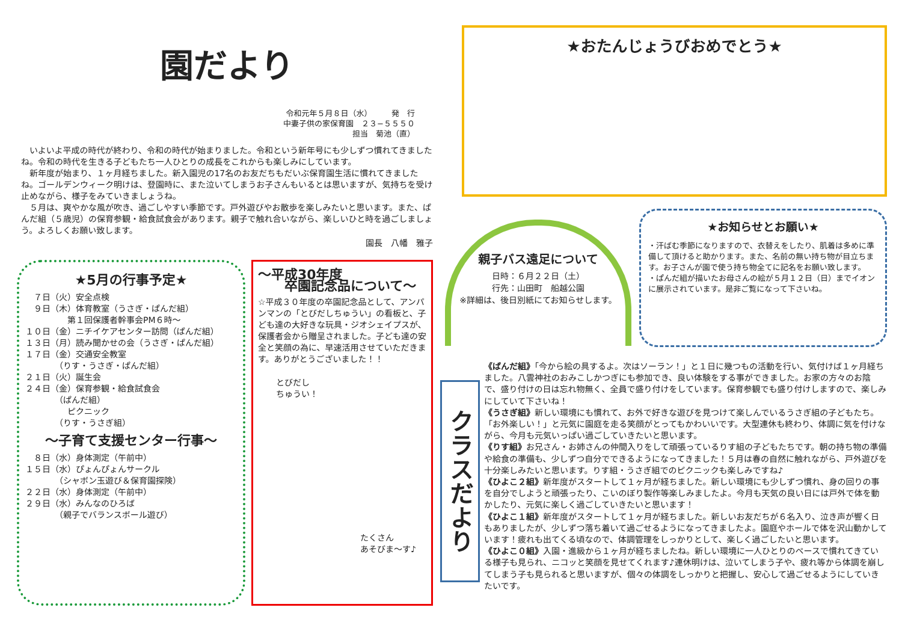園だより
令和元年５月８日（水）　　　発　行
中妻子供の家保育園　２３−５５５０
担当　菊池（直）
　いよいよ平成の時代が終わり、令和の時代が始まりました。令和という新年号にも少しずつ慣れてきましたね。令和の時代を生きる子どもたち一人ひとりの成長をこれからも楽しみにしています。
　新年度が始まり、１ヶ月経ちました。新入園児の17名のお友だちもだいぶ保育園生活に慣れてきましたね。ゴールデンウィーク明けは、登園時に、また泣いてしまうお子さんもいるとは思いますが、気持ちを受け止めながら、様子をみていきましょうね。
　５月は、爽やかな風が吹き、過ごしやすい季節です。戸外遊びやお散歩を楽しみたいと思います。また、ぱんだ組（５歳児）の保育参観・給食試食会があります。親子で触れ合いながら、楽しいひと時を過ごしましょう。よろしくお願い致します。
園長　八幡　雅子
★5月の行事予定★
　７日（火）安全点検
　９日（木）体育教室（うさぎ・ぱんだ組）
　　　　　第１回保護者幹事会PM６時～
１０日（金）ニチイケアセンター訪問（ぱんだ組）
１３日（月）読み聞かせの会（うさぎ・ぱんだ組）
１７日（金）交通安全教室
　　　　（りす・うさぎ・ぱんだ組）
２１日（火）誕生会
２４日（金）保育参観・給食試食会
　　　　（ぱんだ組）
　　　　　ピクニック
　　　　（りす・うさぎ組）
～子育て支援センター行事～
　８日（水）身体測定（午前中）
１５日（水）ぴょんぴょんサークル
　　　　（シャボン玉遊び＆保育園探険）
２２日（水）身体測定（午前中）
２９日（水）みんなのひろば
　　　　（親子でバランスボール遊び）
～平成30年度
　　卒園記念品について～
☆平成３０年度の卒園記念品として、アンパンマンの「とびだしちゅうい」の看板と、子ども達の大好きな玩具・ジオシェイプスが、保護者会から贈呈されました。子ども達の安全と笑顔の為に、早速活用させていただきます。ありがとうございました！！
とびだし
ちゅうい！
たくさん
あそびま～す♪
★おたんじょうびおめでとう★
親子バス遠足について
日時：６月２２日（土）
行先：山田町　船越公園
※詳細は、後日別紙にてお知らせします。
★お知らせとお願い★
・汗ばむ季節になりますので、衣替えをしたり、肌着は多めに準備して頂けると助かります。また、名前の無い持ち物が目立ちます。お子さんが園で使う持ち物全てに記名をお願い致します。
・ぱんだ組が描いたお母さんの絵が５月１２日（日）までイオンに展示されています。是非ご覧になって下さいね。
クラスだより
《ぱんだ組》「今から絵の具するよ。次はソーラン！」と１日に幾つもの活動を行い、気付けば１ヶ月経ちました。八雲神社のおみこしかつぎにも参加でき、良い体験をする事ができました。お家の方々のお陰で、盛り付けの日は忘れ物無く、全員で盛り付けをしています。保育参観でも盛り付けしますので、楽しみにしていて下さいね！
《うさぎ組》新しい環境にも慣れて、お外で好きな遊びを見つけて楽しんでいるうさぎ組の子どもたち。「お外楽しい！」と元気に園庭を走る笑顔がとってもかわいいです。大型連休も終わり、体調に気を付けながら、今月も元気いっぱい過ごしていきたいと思います。
《りす組》お兄さん・お姉さんの仲間入りをして頑張っているりす組の子どもたちです。朝の持ち物の準備や給食の準備も、少しずつ自分でできるようになってきました！５月は春の自然に触れながら、戸外遊びを十分楽しみたいと思います。りす組・うさぎ組でのピクニックも楽しみですね♪
《ひよこ２組》新年度がスタートして１ヶ月が経ちました。新しい環境にも少しずつ慣れ、身の回りの事を自分でしようと頑張ったり、こいのぼり製作等楽しみましたよ。今月も天気の良い日には戸外で体を動かしたり、元気に楽しく過ごしていきたいと思います！
《ひよこ１組》新年度がスタートして１ヶ月が経ちました。新しいお友だちが６名入り、泣き声が響く日もありましたが、少しずつ落ち着いて過ごせるようになってきましたよ。園庭やホールで体を沢山動かしています！疲れも出てくる頃なので、体調管理をしっかりとして、楽しく過ごしたいと思います。
《ひよこ０組》入園・進級から１ヶ月が経ちましたね。新しい環境に一人ひとりのペースで慣れてきている様子も見られ、ニコッと笑顔を見せてくれます♪連休明けは、泣いてしまう子や、疲れ等から体調を崩してしまう子も見られると思いますが、個々の体調をしっかりと把握し、安心して過ごせるようにしていきたいです。